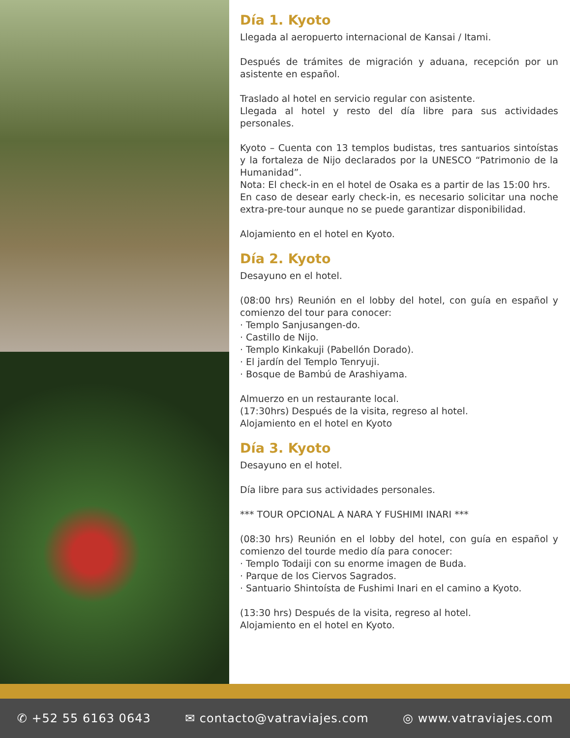Día 1. Kyoto
Llegada al aeropuerto internacional de Kansai / Itami.
Después de trámites de migración y aduana, recepción por un asistente en español.
Traslado al hotel en servicio regular con asistente.
Llegada al hotel y resto del día libre para sus actividades personales.
Kyoto – Cuenta con 13 templos budistas, tres santuarios sintoístas y la fortaleza de Nijo declarados por la UNESCO “Patrimonio de la Humanidad”.
Nota: El check-in en el hotel de Osaka es a partir de las 15:00 hrs.
En caso de desear early check-in, es necesario solicitar una noche extra-pre-tour aunque no se puede garantizar disponibilidad.
Alojamiento en el hotel en Kyoto.
Día 2. Kyoto
Desayuno en el hotel.
(08:00 hrs) Reunión en el lobby del hotel, con guía en español y comienzo del tour para conocer:
· Templo Sanjusangen-do.
· Castillo de Nijo.
· Templo Kinkakuji (Pabellón Dorado).
· El jardín del Templo Tenryuji.
· Bosque de Bambú de Arashiyama.
Almuerzo en un restaurante local.
(17:30hrs) Después de la visita, regreso al hotel.
Alojamiento en el hotel en Kyoto
Día 3. Kyoto
Desayuno en el hotel.
Día libre para sus actividades personales.
*** TOUR OPCIONAL A NARA Y FUSHIMI INARI ***
(08:30 hrs) Reunión en el lobby del hotel, con guía en español y comienzo del tourde medio día para conocer:
· Templo Todaiji con su enorme imagen de Buda.
· Parque de los Ciervos Sagrados.
· Santuario Shintoísta de Fushimi Inari en el camino a Kyoto.
(13:30 hrs) Después de la visita, regreso al hotel.
Alojamiento en el hotel en Kyoto.
✆ +52 55 6163 0643 ✉ contacto@vatraviajes.com ◎ www.vatraviajes.com